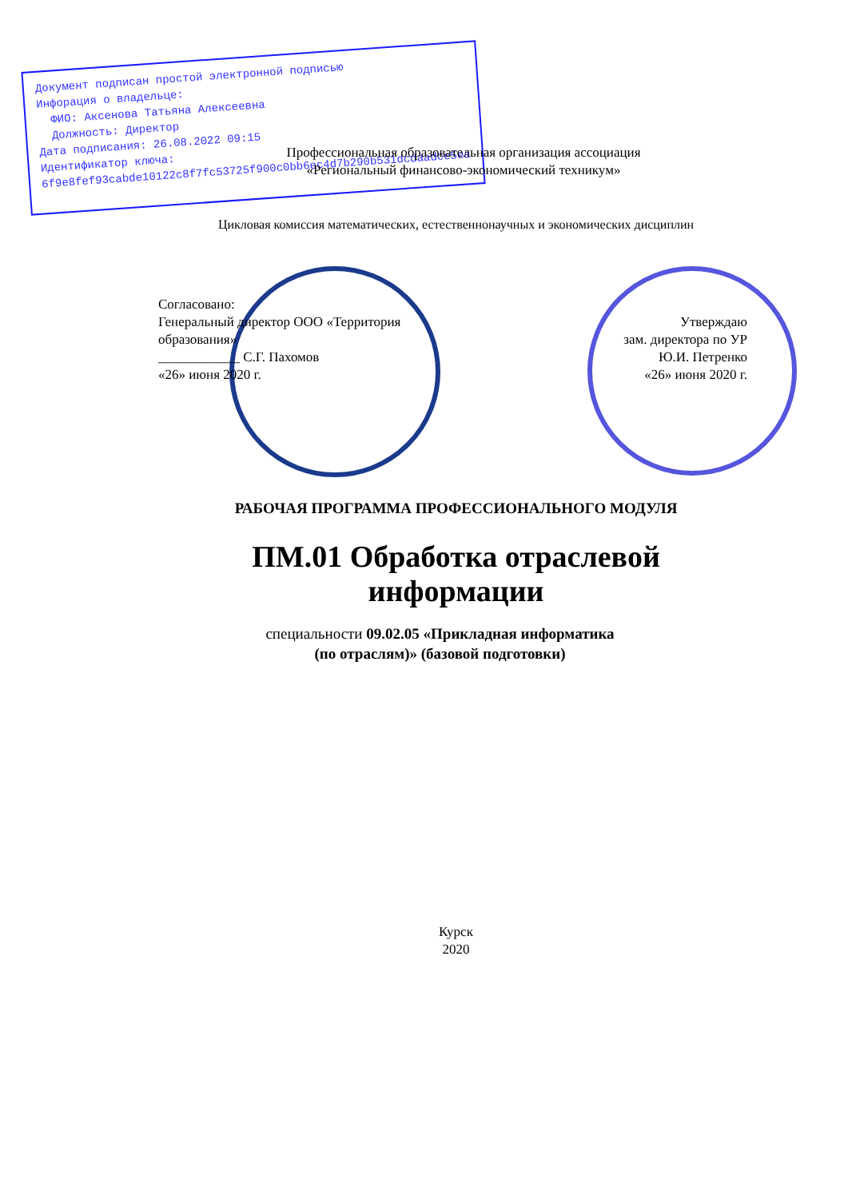Документ подписан простой электронной подписью
Инфорация о владельце:
ФИО: Аксенова Татьяна Алексеевна
Должность: Директор
Дата подписания: 26.08.2022 09:15
Идентификатор ключа:
6f9e8fef93cabde10122c8f7fc53725f900c0bb6ec4d7b290b531dcdaadce5ea
Профессиональная образовательная организация ассоциация
«Региональный финансово-экономический техникум»
Цикловая комиссия математических, естественнонаучных и экономических дисциплин
Согласовано:
Генеральный директор ООО «Территория
образования»
____________ С.Г. Пахомов
«26» июня 2020 г.
Утверждаю
зам. директора по УР
Ю.И. Петренко
«26» июня 2020 г.
РАБОЧАЯ ПРОГРАММА ПРОФЕССИОНАЛЬНОГО МОДУЛЯ
ПМ.01 Обработка отраслевой
информации
специальности 09.02.05 «Прикладная информатика
(по отраслям)» (базовой подготовки)
Курск
2020